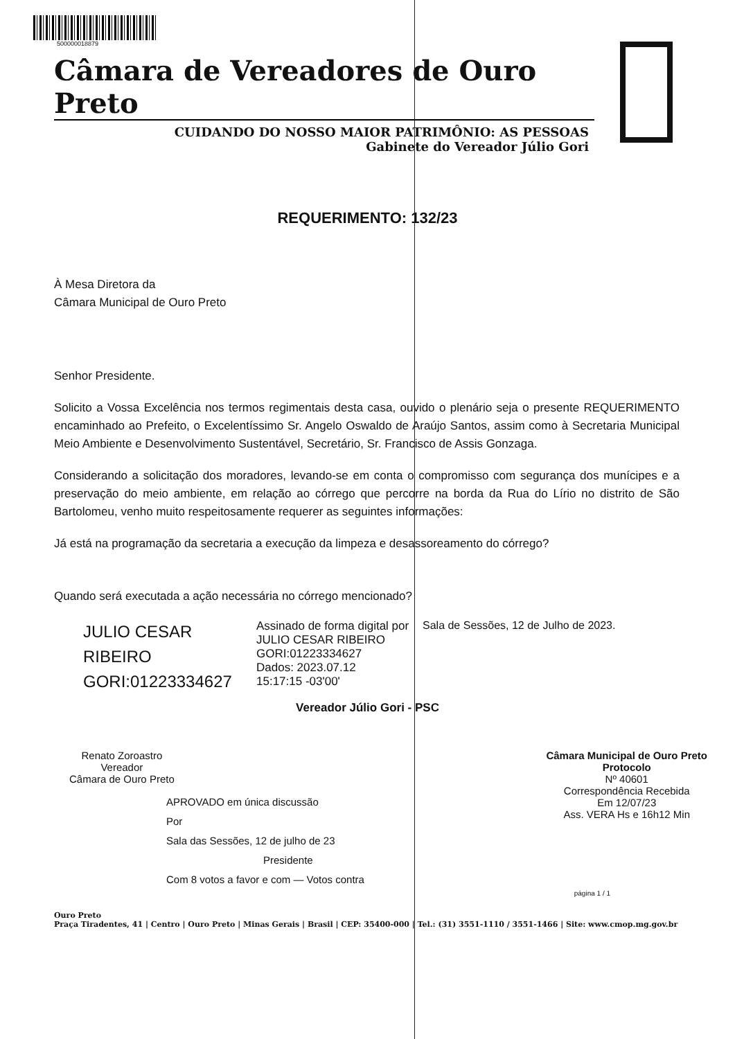500000018879
Câmara de Vereadores de Ouro Preto
CUIDANDO DO NOSSO MAIOR PATRIMÔNIO: AS PESSOAS
Gabinete do Vereador Júlio Gori
REQUERIMENTO: 132/23
À Mesa Diretora da
Câmara Municipal de Ouro Preto
Senhor Presidente.
Solicito a Vossa Excelência nos termos regimentais desta casa, ouvido o plenário seja o presente REQUERIMENTO encaminhado ao Prefeito, o Excelentíssimo Sr. Angelo Oswaldo de Araújo Santos, assim como à Secretaria Municipal Meio Ambiente e Desenvolvimento Sustentável, Secretário, Sr. Francisco de Assis Gonzaga.
Considerando a solicitação dos moradores, levando-se em conta o compromisso com segurança dos munícipes e a preservação do meio ambiente, em relação ao córrego que percorre na borda da Rua do Lírio no distrito de São Bartolomeu, venho muito respeitosamente requerer as seguintes informações:
Já está na programação da secretaria a execução da limpeza e desassoreamento do córrego?
Quando será executada a ação necessária no córrego mencionado?
JULIO CESAR
RIBEIRO
GORI:01223334627
Assinado de forma digital por JULIO CESAR RIBEIRO GORI:01223334627
Dados: 2023.07.12
15:17:15 -03'00'
Sala de Sessões, 12 de Julho de 2023.
Vereador Júlio Gori - PSC
Renato Zoroastro
Vereador
Câmara de Ouro Preto
Câmara Municipal de Ouro Preto
Protocolo
Nº 40601
Correspondência Recebida
Em 12/07/23
Ass. VERA Hs e 16h12 Min
APROVADO em única discussão
Por
Sala das Sessões, 12 de julho de 23
Presidente
Com 8 votos a favor e com — Votos contra
página 1 / 1
Ouro Preto
Praça Tiradentes, 41 | Centro | Ouro Preto | Minas Gerais | Brasil | CEP: 35400-000 | Tel.: (31) 3551-1110 / 3551-1466 | Site: www.cmop.mg.gov.br